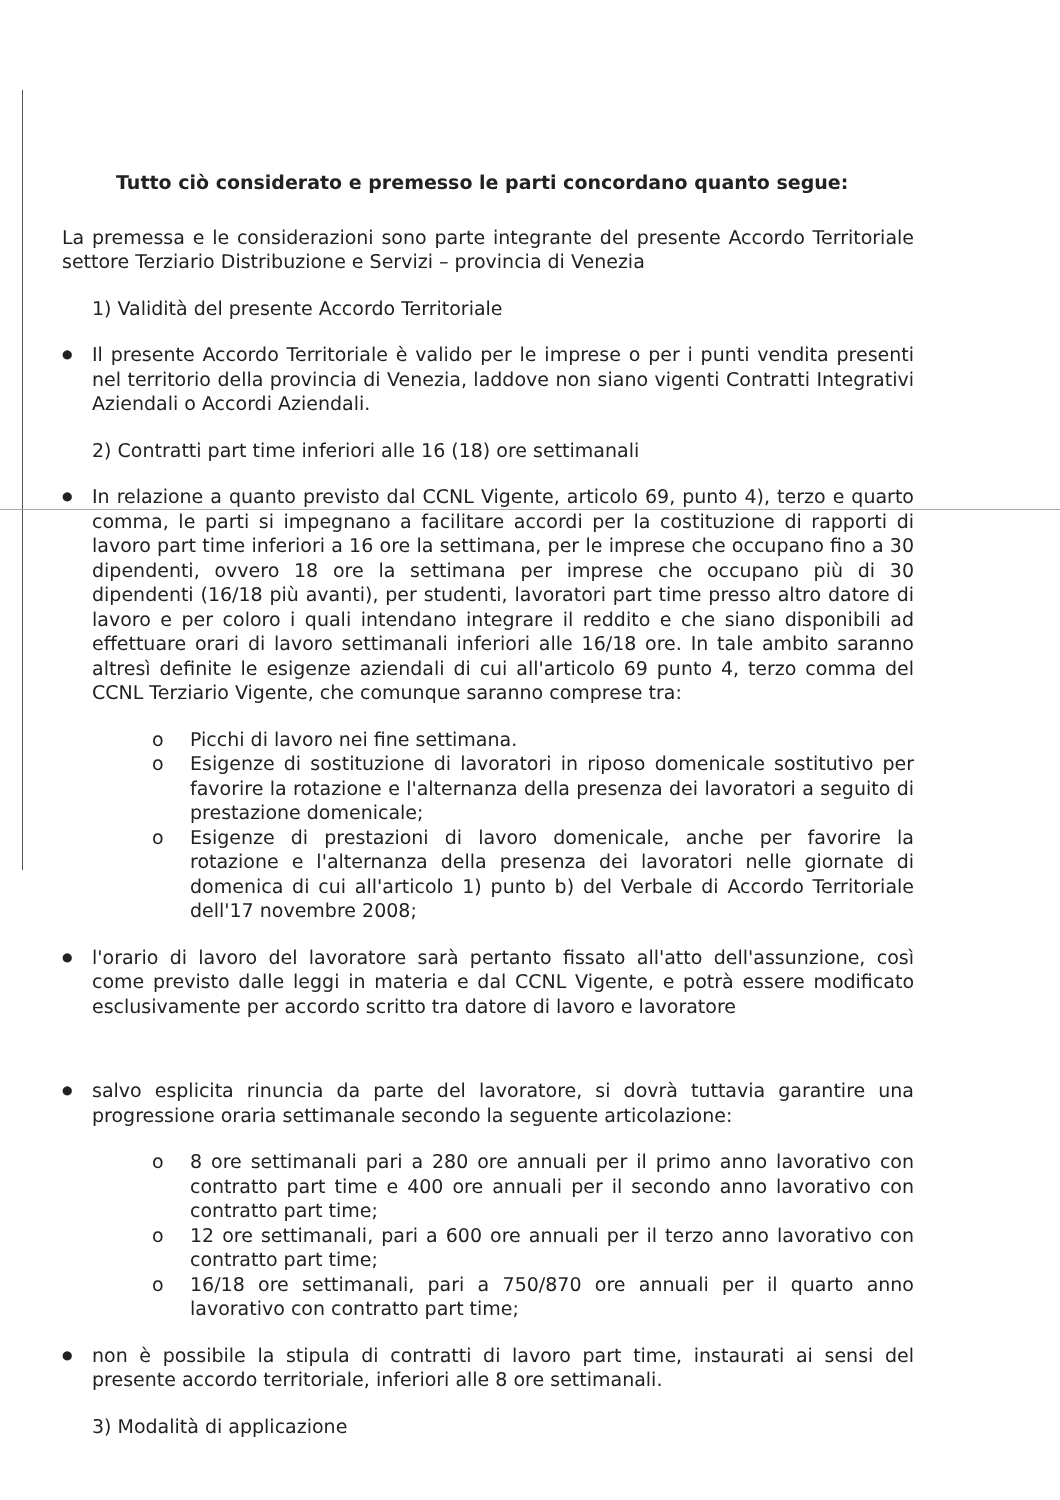Tutto ciò considerato e premesso le parti concordano quanto segue:
La premessa e le considerazioni sono parte integrante del presente Accordo Territoriale settore Terziario Distribuzione e Servizi – provincia di Venezia
1) Validità del presente Accordo Territoriale
● Il presente Accordo Territoriale è valido per le imprese o per i punti vendita presenti nel territorio della provincia di Venezia, laddove non siano vigenti Contratti Integrativi Aziendali o Accordi Aziendali.
2) Contratti part time inferiori alle 16 (18) ore settimanali
● In relazione a quanto previsto dal CCNL Vigente, articolo 69, punto 4), terzo e quarto comma, le parti si impegnano a facilitare accordi per la costituzione di rapporti di lavoro part time inferiori a 16 ore la settimana, per le imprese che occupano fino a 30 dipendenti, ovvero 18 ore la settimana per imprese che occupano più di 30 dipendenti (16/18 più avanti), per studenti, lavoratori part time presso altro datore di lavoro e per coloro i quali intendano integrare il reddito e che siano disponibili ad effettuare orari di lavoro settimanali inferiori alle 16/18 ore. In tale ambito saranno altresì definite le esigenze aziendali di cui all'articolo 69 punto 4, terzo comma del CCNL Terziario Vigente, che comunque saranno comprese tra:
o Picchi di lavoro nei fine settimana.
o Esigenze di sostituzione di lavoratori in riposo domenicale sostitutivo per favorire la rotazione e l'alternanza della presenza dei lavoratori a seguito di prestazione domenicale;
o Esigenze di prestazioni di lavoro domenicale, anche per favorire la rotazione e l'alternanza della presenza dei lavoratori nelle giornate di domenica di cui all'articolo 1) punto b) del Verbale di Accordo Territoriale dell'17 novembre 2008;
● l'orario di lavoro del lavoratore sarà pertanto fissato all'atto dell'assunzione, così come previsto dalle leggi in materia e dal CCNL Vigente, e potrà essere modificato esclusivamente per accordo scritto tra datore di lavoro e lavoratore
● salvo esplicita rinuncia da parte del lavoratore, si dovrà tuttavia garantire una progressione oraria settimanale secondo la seguente articolazione:
o 8 ore settimanali pari a 280 ore annuali per il primo anno lavorativo con contratto part time e 400 ore annuali per il secondo anno lavorativo con contratto part time;
o 12 ore settimanali, pari a 600 ore annuali per il terzo anno lavorativo con contratto part time;
o 16/18 ore settimanali, pari a 750/870 ore annuali per il quarto anno lavorativo con contratto part time;
● non è possibile la stipula di contratti di lavoro part time, instaurati ai sensi del presente accordo territoriale, inferiori alle 8 ore settimanali.
3) Modalità di applicazione